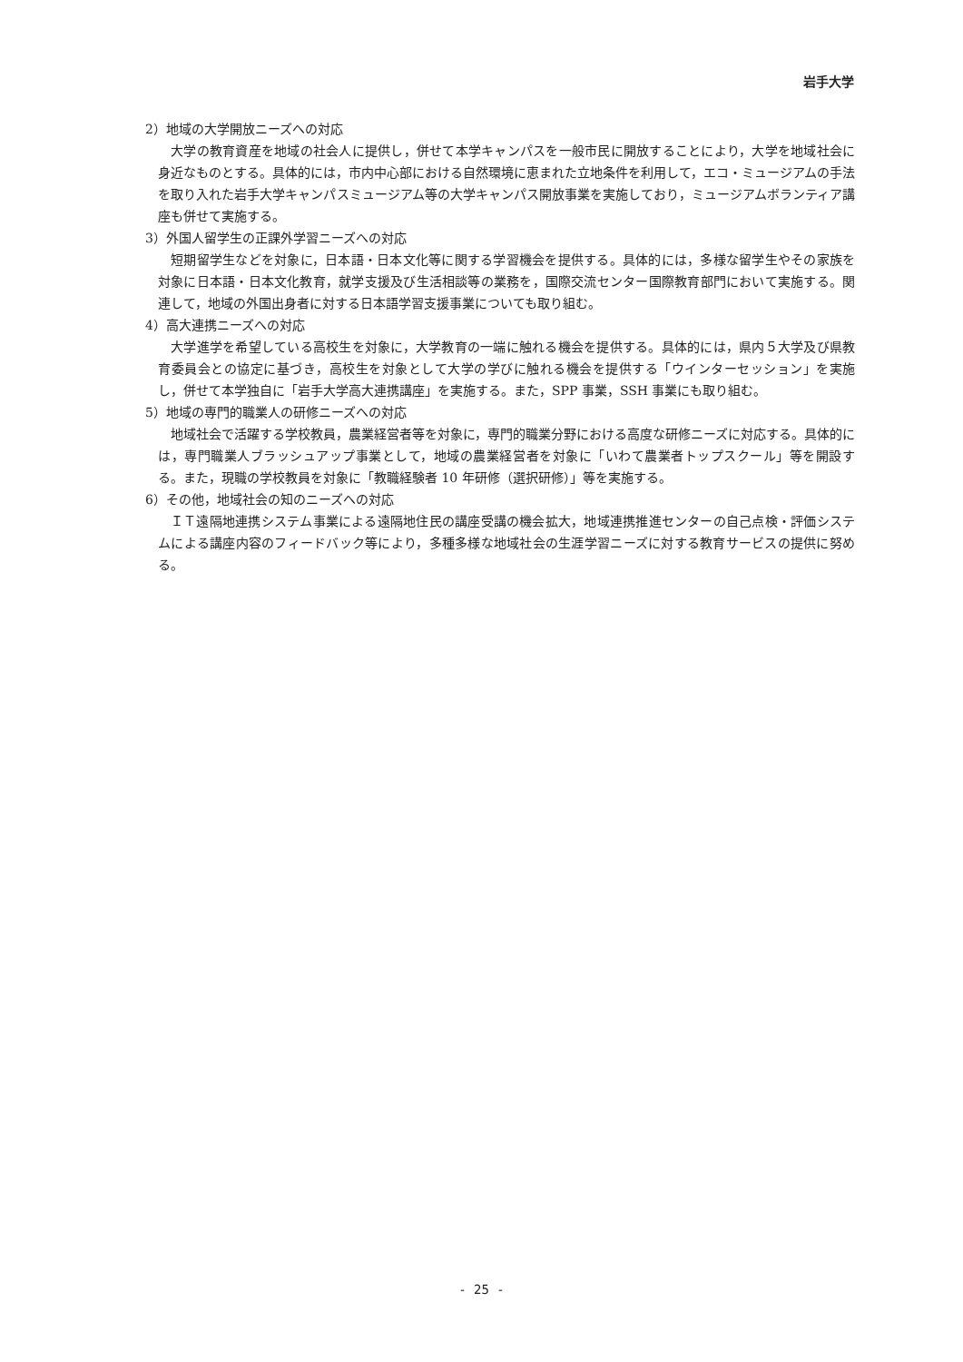岩手大学
2）地域の大学開放ニーズへの対応
大学の教育資産を地域の社会人に提供し，併せて本学キャンパスを一般市民に開放することにより，大学を地域社会に身近なものとする。具体的には，市内中心部における自然環境に恵まれた立地条件を利用して，エコ・ミュージアムの手法を取り入れた岩手大学キャンパスミュージアム等の大学キャンパス開放事業を実施しており，ミュージアムボランティア講座も併せて実施する。
3）外国人留学生の正課外学習ニーズへの対応
短期留学生などを対象に，日本語・日本文化等に関する学習機会を提供する。具体的には，多様な留学生やその家族を対象に日本語・日本文化教育，就学支援及び生活相談等の業務を，国際交流センター国際教育部門において実施する。関連して，地域の外国出身者に対する日本語学習支援事業についても取り組む。
4）高大連携ニーズへの対応
大学進学を希望している高校生を対象に，大学教育の一端に触れる機会を提供する。具体的には，県内５大学及び県教育委員会との協定に基づき，高校生を対象として大学の学びに触れる機会を提供する「ウインターセッション」を実施し，併せて本学独自に「岩手大学高大連携講座」を実施する。また，SPP 事業，SSH 事業にも取り組む。
5）地域の専門的職業人の研修ニーズへの対応
地域社会で活躍する学校教員，農業経営者等を対象に，専門的職業分野における高度な研修ニーズに対応する。具体的には，専門職業人ブラッシュアップ事業として，地域の農業経営者を対象に「いわて農業者トップスクール」等を開設する。また，現職の学校教員を対象に「教職経験者 10 年研修（選択研修）」等を実施する。
6）その他，地域社会の知のニーズへの対応
ＩＴ遠隔地連携システム事業による遠隔地住民の講座受講の機会拡大，地域連携推進センターの自己点検・評価システムによる講座内容のフィードバック等により，多種多様な地域社会の生涯学習ニーズに対する教育サービスの提供に努める。
- 25 -